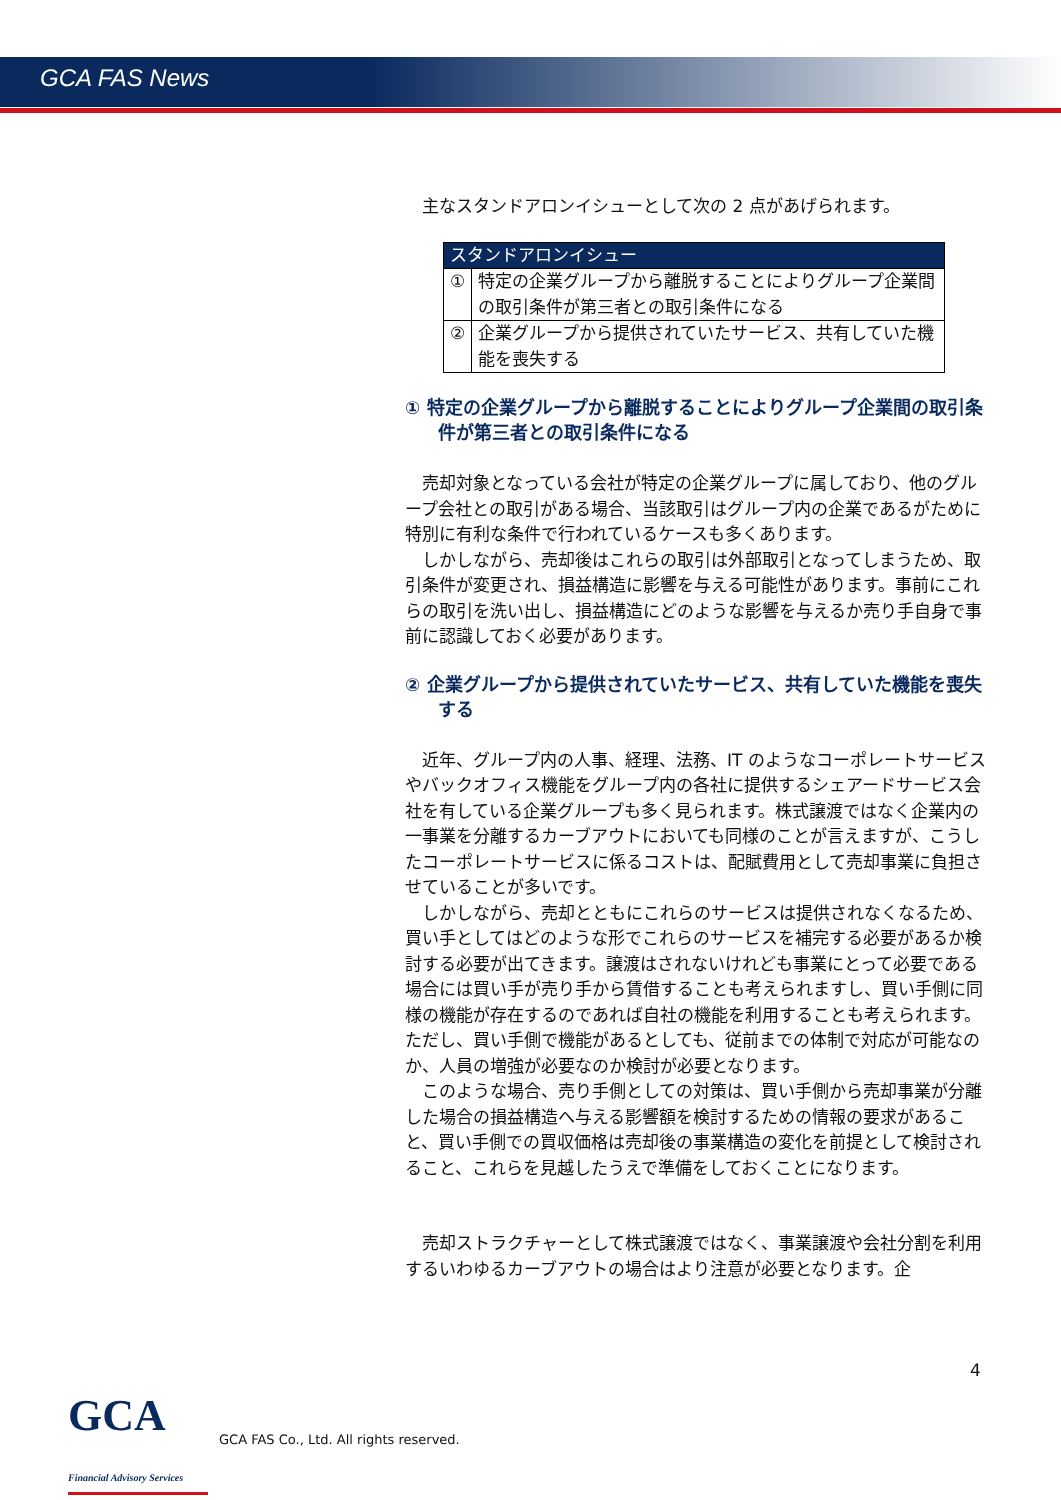GCA FAS News
主なスタンドアロンイシューとして次の 2 点があげられます。
| スタンドアロンイシュー | |
| --- | --- |
| ① | 特定の企業グループから離脱することによりグループ企業間の取引条件が第三者との取引条件になる |
| ② | 企業グループから提供されていたサービス、共有していた機能を喪失する |
① 特定の企業グループから離脱することによりグループ企業間の取引条件が第三者との取引条件になる
売却対象となっている会社が特定の企業グループに属しており、他のグループ会社との取引がある場合、当該取引はグループ内の企業であるがために特別に有利な条件で行われているケースも多くあります。
しかしながら、売却後はこれらの取引は外部取引となってしまうため、取引条件が変更され、損益構造に影響を与える可能性があります。事前にこれらの取引を洗い出し、損益構造にどのような影響を与えるか売り手自身で事前に認識しておく必要があります。
② 企業グループから提供されていたサービス、共有していた機能を喪失する
近年、グループ内の人事、経理、法務、IT のようなコーポレートサービスやバックオフィス機能をグループ内の各社に提供するシェアードサービス会社を有している企業グループも多く見られます。株式譲渡ではなく企業内の一事業を分離するカーブアウトにおいても同様のことが言えますが、こうしたコーポレートサービスに係るコストは、配賦費用として売却事業に負担させていることが多いです。
しかしながら、売却とともにこれらのサービスは提供されなくなるため、買い手としてはどのような形でこれらのサービスを補完する必要があるか検討する必要が出てきます。譲渡はされないけれども事業にとって必要である場合には買い手が売り手から賃借することも考えられますし、買い手側に同様の機能が存在するのであれば自社の機能を利用することも考えられます。ただし、買い手側で機能があるとしても、従前までの体制で対応が可能なのか、人員の増強が必要なのか検討が必要となります。
このような場合、売り手側としての対策は、買い手側から売却事業が分離した場合の損益構造へ与える影響額を検討するための情報の要求があること、買い手側での買収価格は売却後の事業構造の変化を前提として検討されること、これらを見越したうえで準備をしておくことになります。
売却ストラクチャーとして株式譲渡ではなく、事業譲渡や会社分割を利用するいわゆるカーブアウトの場合はより注意が必要となります。企
4
GCA Financial Advisory Services
GCA FAS Co., Ltd. All rights reserved.